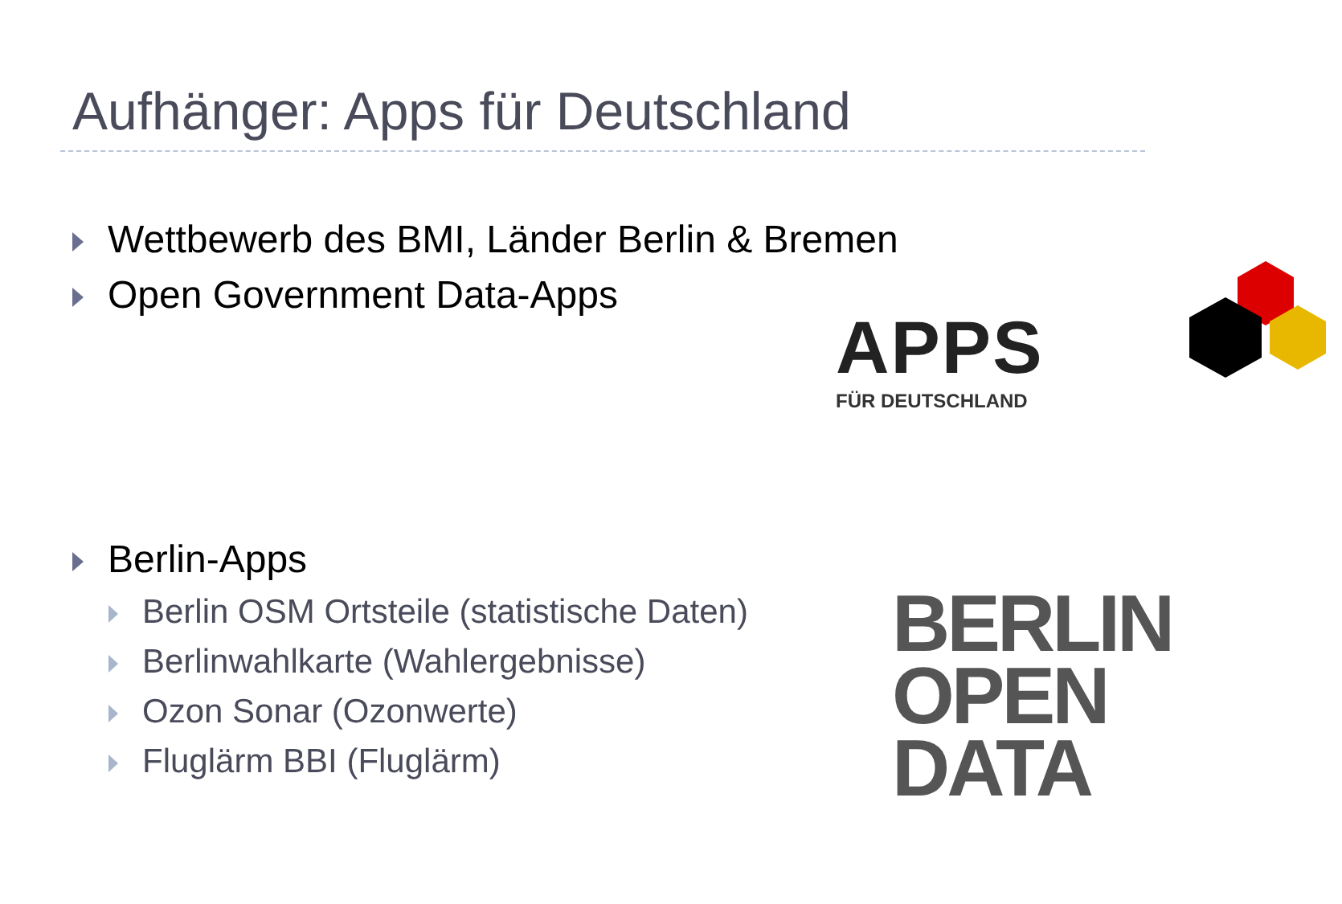Aufhänger: Apps für Deutschland
Wettbewerb des BMI, Länder Berlin & Bremen
Open Government Data-Apps
APPS
FÜR DEUTSCHLAND
Berlin-Apps
Berlin OSM Ortsteile (statistische Daten)
Berlinwahlkarte (Wahlergebnisse)
Ozon Sonar (Ozonwerte)
Fluglärm BBI (Fluglärm)
BERLIN
OPEN
DATA